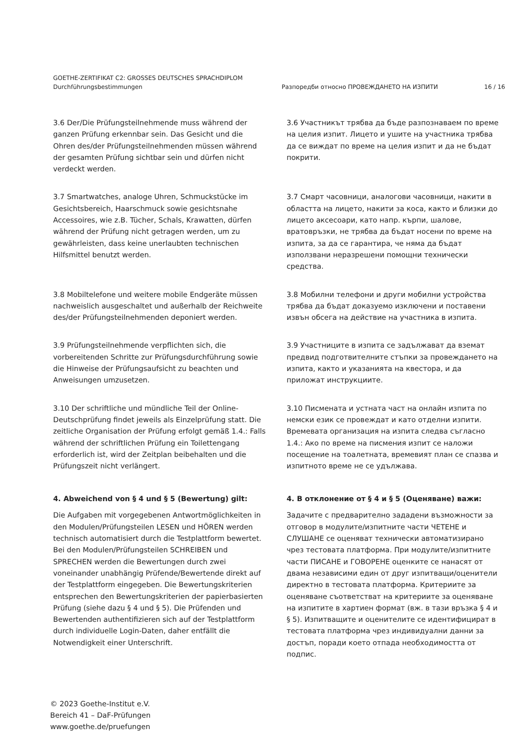GOETHE-ZERTIFIKAT C2: GROSSES DEUTSCHES SPRACHDIPLOM
Durchführungsbestimmungen
Разпоредби относно ПРОВЕЖДАНЕТО НА ИЗПИТИ 16 / 16
3.6 Der/Die Prüfungsteilnehmende muss während der ganzen Prüfung erkennbar sein. Das Gesicht und die Ohren des/der Prüfungsteilnehmenden müssen während der gesamten Prüfung sichtbar sein und dürfen nicht verdeckt werden.
3.6 Участникът трябва да бъде разпознаваем по време на целия изпит. Лицето и ушите на участника трябва да се виждат по време на целия изпит и да не бъдат покрити.
3.7 Smartwatches, analoge Uhren, Schmuckstücke im Gesichtsbereich, Haarschmuck sowie gesichtsnahe Accessoires, wie z.B. Tücher, Schals, Krawatten, dürfen während der Prüfung nicht getragen werden, um zu gewährleisten, dass keine unerlaubten technischen Hilfsmittel benutzt werden.
3.7 Смарт часовници, аналогови часовници, накити в областта на лицето, накити за коса, както и близки до лицето аксесоари, като напр. кърпи, шалове, вратовръзки, не трябва да бъдат носени по време на изпита, за да се гарантира, че няма да бъдат използвани неразрешени помощни технически средства.
3.8 Mobiltelefone und weitere mobile Endgeräte müssen nachweislich ausgeschaltet und außerhalb der Reichweite des/der Prüfungsteilnehmenden deponiert werden.
3.8 Мобилни телефони и други мобилни устройства трябва да бъдат доказуемо изключени и поставени извън обсега на действие на участника в изпита.
3.9 Prüfungsteilnehmende verpflichten sich, die vorbereitenden Schritte zur Prüfungsdurchführung sowie die Hinweise der Prüfungsaufsicht zu beachten und Anweisungen umzusetzen.
3.9 Участниците в изпита се задължават да вземат предвид подготвителните стъпки за провеждането на изпита, както и указанията на квестора, и да приложат инструкциите.
3.10 Der schriftliche und mündliche Teil der Online-Deutschprüfung findet jeweils als Einzelprüfung statt. Die zeitliche Organisation der Prüfung erfolgt gemäß 1.4.: Falls während der schriftlichen Prüfung ein Toilettengang erforderlich ist, wird der Zeitplan beibehalten und die Prüfungszeit nicht verlängert.
3.10 Писмената и устната част на онлайн изпита по немски език се провеждат и като отделни изпити. Времевата организация на изпита следва съгласно 1.4.: Ако по време на писмения изпит се наложи посещение на тоалетната, времевият план се спазва и изпитното време не се удължава.
4. Abweichend von § 4 und § 5 (Bewertung) gilt: 4. В отклонение от § 4 и § 5 (Оценяване) важи:
Die Aufgaben mit vorgegebenen Antwortmöglichkeiten in den Modulen/Prüfungsteilen LESEN und HÖREN werden technisch automatisiert durch die Testplattform bewertet. Bei den Modulen/Prüfungsteilen SCHREIBEN und SPRECHEN werden die Bewertungen durch zwei voneinander unabhängig Prüfende/Bewertende direkt auf der Testplattform eingegeben. Die Bewertungskriterien entsprechen den Bewertungskriterien der papierbasierten Prüfung (siehe dazu § 4 und § 5). Die Prüfenden und Bewertenden authentifizieren sich auf der Testplattform durch individuelle Login-Daten, daher entfällt die Notwendigkeit einer Unterschrift.
Задачите с предварително зададени възможности за отговор в модулите/изпитните части ЧЕТЕНЕ и СЛУШАНЕ се оценяват технически автоматизирано чрез тестовата платформа. При модулите/изпитните части ПИСАНЕ и ГОВОРЕНЕ оценките се нанасят от двама независими един от друг изпитващи/оценители директно в тестовата платформа. Критериите за оценяване съответстват на критериите за оценяване на изпитите в хартиен формат (вж. в тази връзка § 4 и § 5). Изпитващите и оценителите се идентифицират в тестовата платформа чрез индивидуални данни за достъп, поради което отпада необходимостта от подпис.
© 2023 Goethe-Institut e.V.
Bereich 41 – DaF-Prüfungen
www.goethe.de/pruefungen